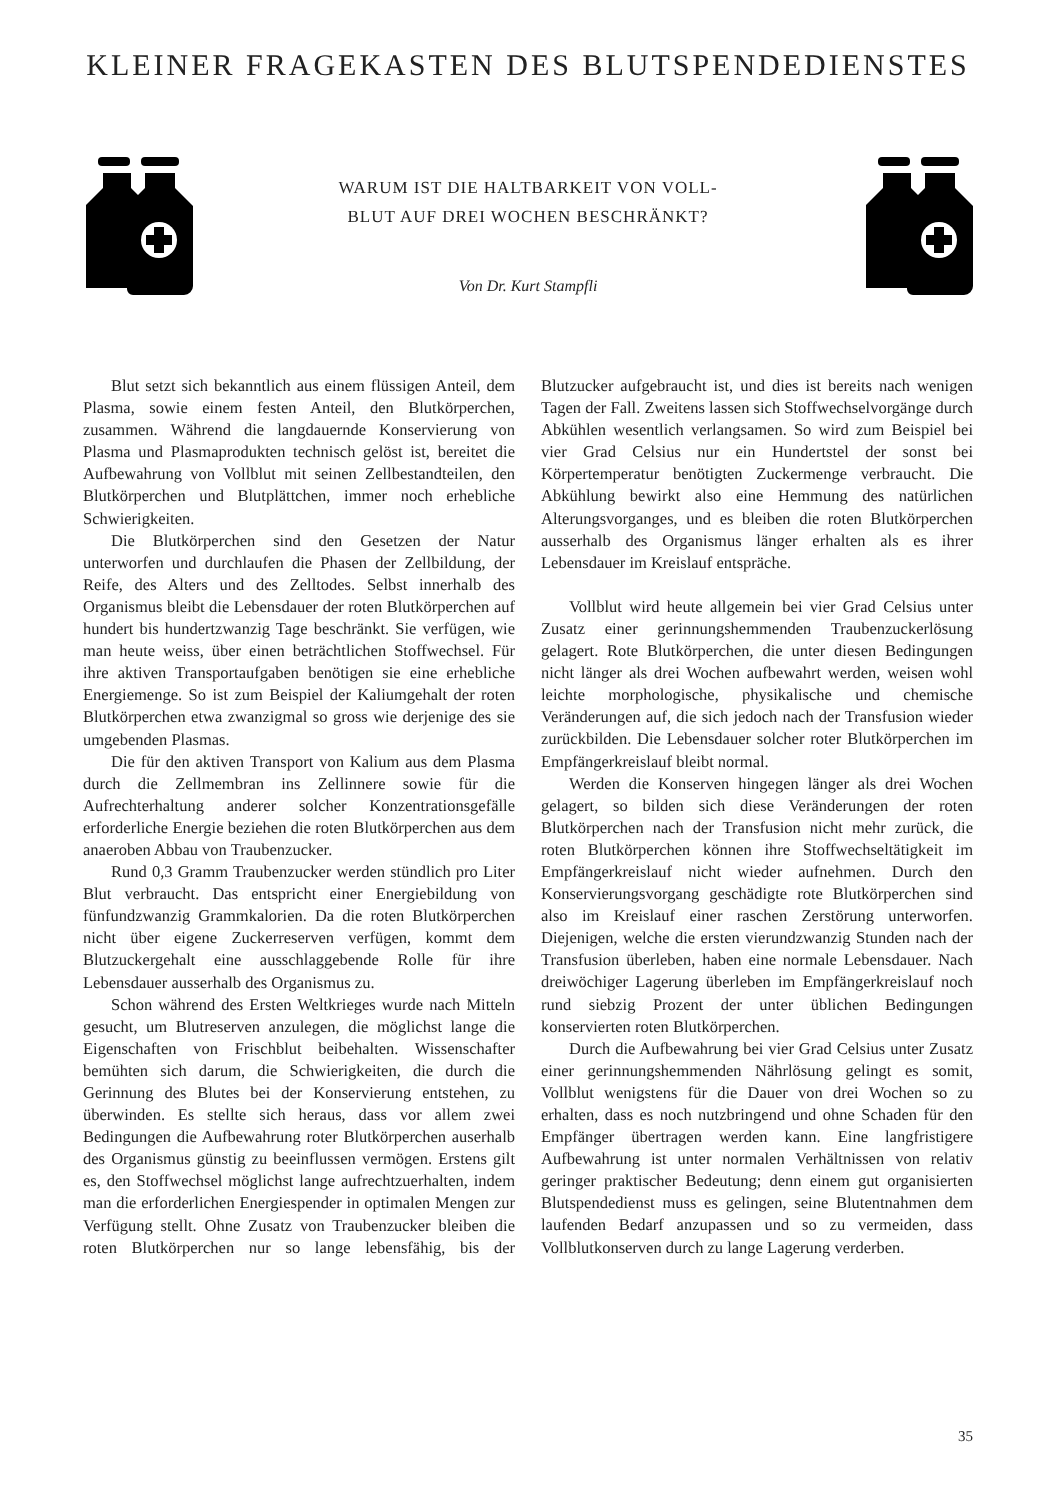KLEINER FRAGEKASTEN DES BLUTSPENDEDIENSTES
WARUM IST DIE HALTBARKEIT VON VOLL-
BLUT AUF DREI WOCHEN BESCHRÄNKT?
Von Dr. Kurt Stampfli
Blut setzt sich bekanntlich aus einem flüssigen Anteil, dem Plasma, sowie einem festen Anteil, den Blutkörperchen, zusammen. Während die langdauernde Konservierung von Plasma und Plasmaprodukten technisch gelöst ist, bereitet die Aufbewahrung von Vollblut mit seinen Zellbestandteilen, den Blutkörperchen und Blutplättchen, immer noch erhebliche Schwierigkeiten.
Die Blutkörperchen sind den Gesetzen der Natur unterworfen und durchlaufen die Phasen der Zellbildung, der Reife, des Alters und des Zelltodes. Selbst innerhalb des Organismus bleibt die Lebensdauer der roten Blutkörperchen auf hundert bis hundertzwanzig Tage beschränkt. Sie verfügen, wie man heute weiss, über einen beträchtlichen Stoffwechsel. Für ihre aktiven Transportaufgaben benötigen sie eine erhebliche Energiemenge. So ist zum Beispiel der Kaliumgehalt der roten Blutkörperchen etwa zwanzigmal so gross wie derjenige des sie umgebenden Plasmas.
Die für den aktiven Transport von Kalium aus dem Plasma durch die Zellmembran ins Zellinnere sowie für die Aufrechterhaltung anderer solcher Konzentrationsgefälle erforderliche Energie beziehen die roten Blutkörperchen aus dem anaeroben Abbau von Traubenzucker.
Rund 0,3 Gramm Traubenzucker werden stündlich pro Liter Blut verbraucht. Das entspricht einer Energiebildung von fünfundzwanzig Grammkalorien. Da die roten Blutkörperchen nicht über eigene Zuckerreserven verfügen, kommt dem Blutzuckergehalt eine ausschlaggebende Rolle für ihre Lebensdauer ausserhalb des Organismus zu.
Schon während des Ersten Weltkrieges wurde nach Mitteln gesucht, um Blutreserven anzulegen, die möglichst lange die Eigenschaften von Frischblut beibehalten. Wissenschafter bemühten sich darum, die Schwierigkeiten, die durch die Gerinnung des Blutes bei der Konservierung entstehen, zu überwinden. Es stellte sich heraus, dass vor allem zwei Bedingungen die Aufbewahrung roter Blutkörperchen auserhalb des Organismus günstig zu beeinflussen vermögen. Erstens gilt es, den Stoffwechsel möglichst lange aufrechtzuerhalten, indem man die erforderlichen Energiespender in optimalen Mengen zur Verfügung stellt. Ohne Zusatz von Traubenzucker bleiben die roten Blutkörperchen nur so lange lebensfähig, bis der Blutzucker aufgebraucht ist, und dies ist bereits nach wenigen Tagen der Fall. Zweitens lassen sich Stoffwechselvorgänge durch Abkühlen wesentlich verlangsamen. So wird zum Beispiel bei vier Grad Celsius nur ein Hundertstel der sonst bei Körpertemperatur benötigten Zuckermenge verbraucht. Die Abkühlung bewirkt also eine Hemmung des natürlichen Alterungsvorganges, und es bleiben die roten Blutkörperchen ausserhalb des Organismus länger erhalten als es ihrer Lebensdauer im Kreislauf entspräche.
Vollblut wird heute allgemein bei vier Grad Celsius unter Zusatz einer gerinnungshemmenden Traubenzuckerlösung gelagert. Rote Blutkörperchen, die unter diesen Bedingungen nicht länger als drei Wochen aufbewahrt werden, weisen wohl leichte morphologische, physikalische und chemische Veränderungen auf, die sich jedoch nach der Transfusion wieder zurückbilden. Die Lebensdauer solcher roter Blutkörperchen im Empfängerkreislauf bleibt normal.
Werden die Konserven hingegen länger als drei Wochen gelagert, so bilden sich diese Veränderungen der roten Blutkörperchen nach der Transfusion nicht mehr zurück, die roten Blutkörperchen können ihre Stoffwechseltätigkeit im Empfängerkreislauf nicht wieder aufnehmen. Durch den Konservierungsvorgang geschädigte rote Blutkörperchen sind also im Kreislauf einer raschen Zerstörung unterworfen. Diejenigen, welche die ersten vierundzwanzig Stunden nach der Transfusion überleben, haben eine normale Lebensdauer. Nach dreiwöchiger Lagerung überleben im Empfängerkreislauf noch rund siebzig Prozent der unter üblichen Bedingungen konservierten roten Blutkörperchen.
Durch die Aufbewahrung bei vier Grad Celsius unter Zusatz einer gerinnungshemmenden Nährlösung gelingt es somit, Vollblut wenigstens für die Dauer von drei Wochen so zu erhalten, dass es noch nutzbringend und ohne Schaden für den Empfänger übertragen werden kann. Eine langfristigere Aufbewahrung ist unter normalen Verhältnissen von relativ geringer praktischer Bedeutung; denn einem gut organisierten Blutspendedienst muss es gelingen, seine Blutentnahmen dem laufenden Bedarf anzupassen und so zu vermeiden, dass Vollblutkonserven durch zu lange Lagerung verderben.
35